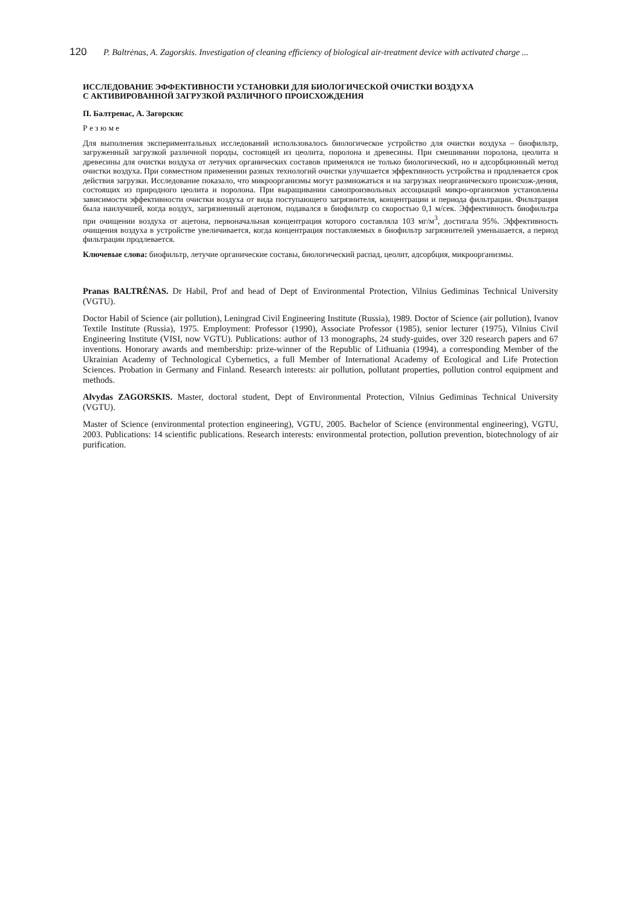120 P. Baltrėnas, A. Zagorskis. Investigation of cleaning efficiency of biological air-treatment device with activated charge ...
ИССЛЕДОВАНИЕ ЭФФЕКТИВНОСТИ УСТАНОВКИ ДЛЯ БИОЛОГИЧЕСКОЙ ОЧИСТКИ ВОЗДУХА
С АКТИВИРОВАННОЙ ЗАГРУЗКОЙ РАЗЛИЧНОГО ПРОИСХОЖДЕНИЯ
П. Балтренас, А. Загорскис
Р е з ю м е
Для выполнения экспериментальных исследований использовалось биологическое устройство для очистки воздуха – биофильтр, загруженный загрузкой различной породы, состоящей из цеолита, поролона и древесины. При смешивании поролона, цеолита и древесины для очистки воздуха от летучих органических составов применялся не только биологический, но и адсорбционный метод очистки воздуха. При совместном применении разных технологий очистки улучшается эффективность устройства и продлевается срок действия загрузки. Исследование показало, что микроорганизмы могут размножаться и на загрузках неорганического происхож-дения, состоящих из природного цеолита и поролона. При выращивании самопроизвольных ассоциаций микро-организмов установлены зависимости эффективности очистки воздуха от вида поступающего загрязнителя, концентрации и периода фильтрации. Фильтрация была наилучшей, когда воздух, загрязненный ацетоном, подавался в биофильтр со скоростью 0,1 м/сек. Эффективность биофильтра при очищении воздуха от ацетона, первоначальная концентрация которого составляла 103 мг/м<sup>3</sup>, достигала 95%. Эффективность очищения воздуха в устройстве увеличивается, когда концентрация поставляемых в биофильтр загрязнителей уменьшается, а период фильтрации продлевается.
Ключевые слова: биофильтр, летучие органические составы, биологический распад, цеолит, адсорбция, микроорганизмы.
Pranas BALTRĖNAS. Dr Habil, Prof and head of Dept of Environmental Protection, Vilnius Gediminas Technical University (VGTU).
Doctor Habil of Science (air pollution), Leningrad Civil Engineering Institute (Russia), 1989. Doctor of Science (air pollution), Ivanov Textile Institute (Russia), 1975. Employment: Professor (1990), Associate Professor (1985), senior lecturer (1975), Vilnius Civil Engineering Institute (VISI, now VGTU). Publications: author of 13 monographs, 24 study-guides, over 320 research papers and 67 inventions. Honorary awards and membership: prize-winner of the Republic of Lithuania (1994), a corresponding Member of the Ukrainian Academy of Technological Cybernetics, a full Member of International Academy of Ecological and Life Protection Sciences. Probation in Germany and Finland. Research interests: air pollution, pollutant properties, pollution control equipment and methods.
Alvydas ZAGORSKIS. Master, doctoral student, Dept of Environmental Protection, Vilnius Gediminas Technical University (VGTU).
Master of Science (environmental protection engineering), VGTU, 2005. Bachelor of Science (environmental engineering), VGTU, 2003. Publications: 14 scientific publications. Research interests: environmental protection, pollution prevention, biotechnology of air purification.